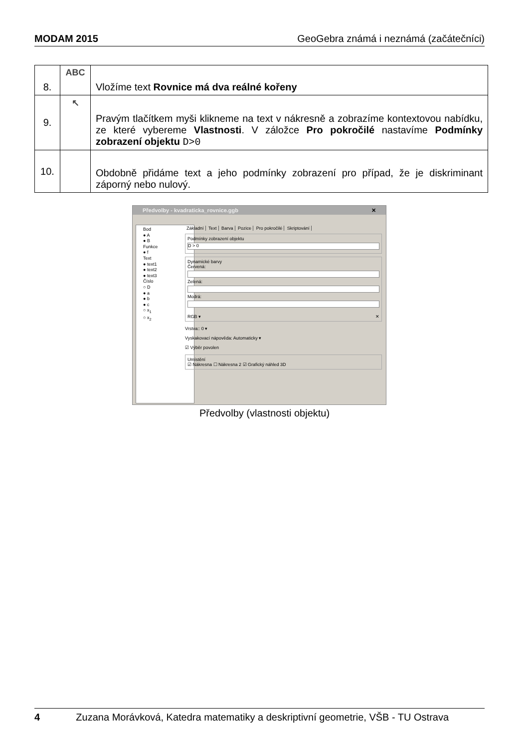MODAM 2015 GeoGebra známá i neznámá (začátečníci)
| 8. | ABC | Vložíme text Rovnice má dva reálné kořeny |
| 9. | ↖ | Pravým tlačítkem myši klikneme na text v nákresně a zobrazíme kontextovou nabídku, ze které vybereme Vlastnosti . V záložce Pro pokročilé nastavíme Podmínky zobrazení objektu D>0 |
| 10. | | Obdobně přidáme text a jeho podmínky zobrazení pro případ, že je diskriminant záporný nebo nulový. |
Předvolby - kvadraticka_rovnice.ggb ✕
Bod
● A
● B
Funkce
● f
Text
● text1
● text2
● text3
Číslo
○ D
● a
● b
● c
○ x<sub>1</sub>
○ x<sub>2</sub>
Základní Text Barva Pozice Pro pokročilé Skriptování
Podmínky zobrazení objektu
D > 0
Dynamické barvy
Červená:
Zelená:
Modrá:
RGB ▾ ✕
Vrstva:: 0 ▾
Vyskakovací nápověda: Automaticky ▾
☑ Výběr povolen
Umístění
☑ Nákresna ☐ Nákresna 2 ☑ Grafický náhled 3D
Předvolby (vlastnosti objektu)
4 Zuzana Morávková, Katedra matematiky a deskriptivní geometrie, VŠB - TU Ostrava